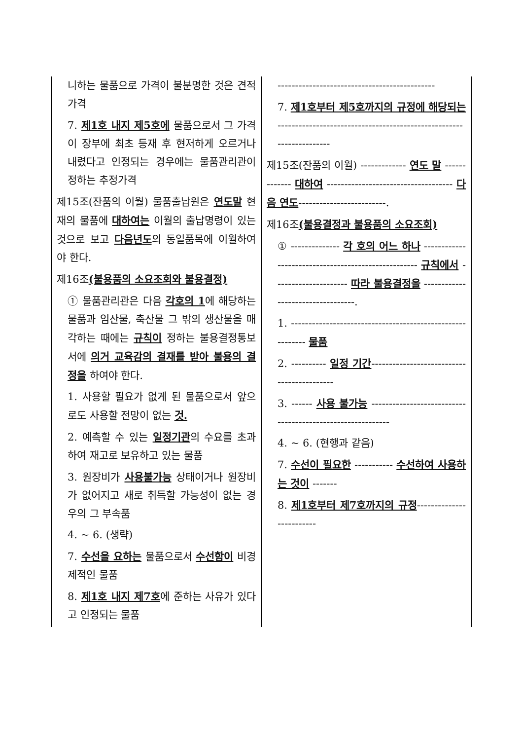| 니하는 물품으로 가격이 불분명한 것은 견적가격 7. 제1호 내지 제5호에 물품으로서 그 가격이 장부에 최초 등재 후 현저하게 오르거나 내렸다고 인정되는 경우에는 물품관리관이 정하는 추정가격 제15조(잔품의 이월) 물품출납원은 연도말 현재의 물품에 대하여는 이월의 출납명령이 있는 것으로 보고 다음년도 의 동일품목에 이월하여야 한다. 제16조 (불용품의 소요조회와 불용결정) ① 물품관리관은 다음 각호의 1 에 해당하는 물품과 임산물, 축산물 그 밖의 생산물을 매각하는 때에는 규칙이 정하는 불용결정통보서에 의거 교육감의 결재를 받아 불용의 결정을 하여야 한다. 1. 사용할 필요가 없게 된 물품으로서 앞으로도 사용할 전망이 없는 것. 2. 예측할 수 있는 일정기관 의 수요를 초과하여 재고로 보유하고 있는 물품 3. 원장비가 사용불가능 상태이거나 원장비가 없어지고 새로 취득할 가능성이 없는 경우의 그 부속품 4. ~ 6. (생략) 7. 수선을 요하는 물품으로서 수선함이 비경제적인 물품 8. 제1호 내지 제7호 에 준하는 사유가 있다고 인정되는 물품 | --------------------------------------------- 7. 제1호부터 제5호까지의 규정에 해당되는 -------------------------------------------------------------------- 제15조(잔품의 이월) ------------- 연도 말 ------------- 대하여 ------------------------------------ 다음 연도 -------------------------. 제16조 (불용결정과 불용품의 소요조회) ① -------------- 각 호의 어느 하나 ---------------------------------------------------- 규칙에서 --------------------- 따라 불용결정을 ----------------------------------. 1. ---------------------------------------------------------- 물품 2. ---------- 일정 기간 ------------------------------------------- 3. ------ 사용 불가능 ----------------------------------------------------------- 4. ~ 6. (현행과 같음) 7. 수선이 필요한 ----------- 수선하여 사용하는 것이 ------- 8. 제1호부터 제7호까지의 규정 ------------------------- |